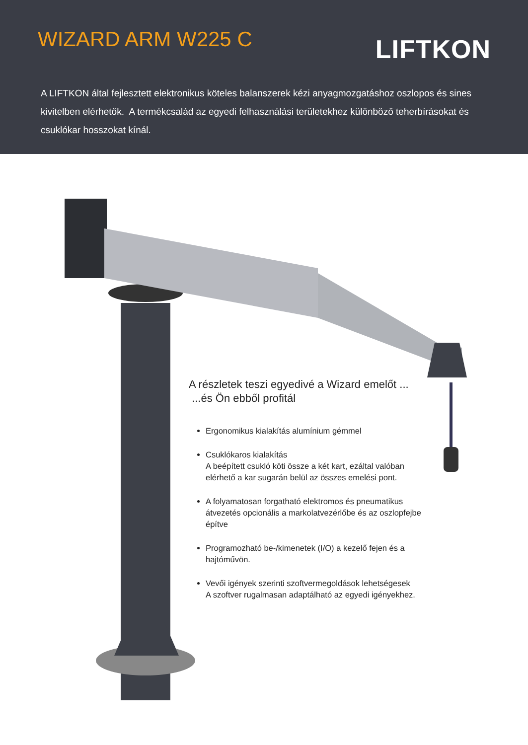WIZARD ARM W225 C
LIFTKON
A LIFTKON által fejlesztett elektronikus köteles balanszerek kézi anyagmozgatáshoz oszlopos és sines kivitelben elérhetők. A termékcsalád az egyedi felhasználási területekhez különböző teherbírásokat és csuklókar hosszokat kínál.
A részletek teszi egyedivé a Wizard emelőt ...
...és Ön ebből profitál
Ergonomikus kialakítás alumínium gémmel
Csuklókaros kialakítás
A beépített csukló köti össze a két kart, ezáltal valóban elérhető a kar sugarán belül az összes emelési pont.
A folyamatosan forgatható elektromos és pneumatikus átvezetés opcionális a markolatvezérlőbe és az oszlopfejbe építve
Programozható be-/kimenetek (I/O) a kezelő fejen és a hajtóművön.
Vevői igények szerinti szoftvermegoldások lehetségesek
A szoftver rugalmasan adaptálható az egyedi igényekhez.